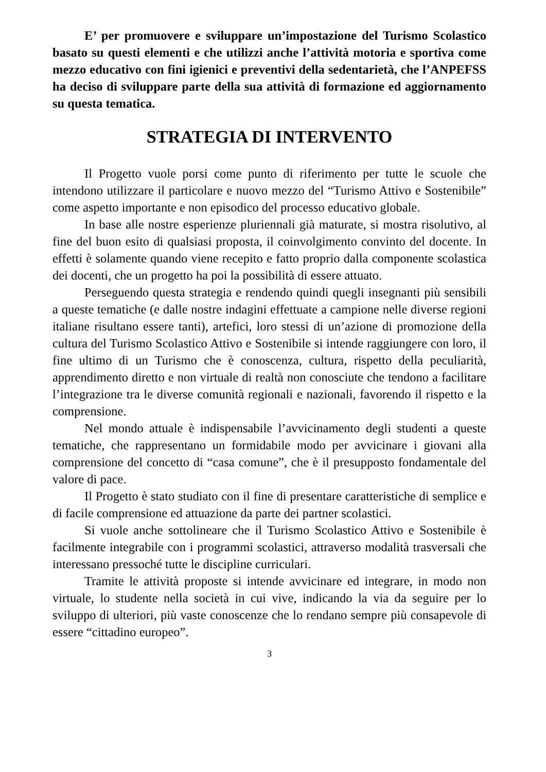E’ per promuovere e sviluppare un’impostazione del Turismo Scolastico basato su questi elementi e che utilizzi anche l’attività motoria e sportiva come mezzo educativo con fini igienici e preventivi della sedentarietà, che l’ANPEFSS ha deciso di sviluppare parte della sua attività di formazione ed aggiornamento su questa tematica.
STRATEGIA DI INTERVENTO
Il Progetto vuole porsi come punto di riferimento per tutte le scuole che intendono utilizzare il particolare e nuovo mezzo del “Turismo Attivo e Sostenibile” come aspetto importante e non episodico del processo educativo globale.
In base alle nostre esperienze pluriennali già maturate, si mostra risolutivo, al fine del buon esito di qualsiasi proposta, il coinvolgimento convinto del docente. In effetti è solamente quando viene recepito e fatto proprio dalla componente scolastica dei docenti, che un progetto ha poi la possibilità di essere attuato.
Perseguendo questa strategia e rendendo quindi quegli insegnanti più sensibili a queste tematiche (e dalle nostre indagini effettuate a campione nelle diverse regioni italiane risultano essere tanti), artefici, loro stessi di un’azione di promozione della cultura del Turismo Scolastico Attivo e Sostenibile si intende raggiungere con loro, il fine ultimo di un Turismo che è conoscenza, cultura, rispetto della peculiarità, apprendimento diretto e non virtuale di realtà non conosciute che tendono a facilitare l’integrazione tra le diverse comunità regionali e nazionali, favorendo il rispetto e la comprensione.
Nel mondo attuale è indispensabile l’avvicinamento degli studenti a queste tematiche, che rappresentano un formidabile modo per avvicinare i giovani alla comprensione del concetto di “casa comune”, che è il presupposto fondamentale del valore di pace.
Il Progetto è stato studiato con il fine di presentare caratteristiche di semplice e di facile comprensione ed attuazione da parte dei partner scolastici.
Si vuole anche sottolineare che il Turismo Scolastico Attivo e Sostenibile è facilmente integrabile con i programmi scolastici, attraverso modalità trasversali che interessano pressoché tutte le discipline curriculari.
Tramite le attività proposte si intende avvicinare ed integrare, in modo non virtuale, lo studente nella società in cui vive, indicando la via da seguire per lo sviluppo di ulteriori, più vaste conoscenze che lo rendano sempre più consapevole di essere “cittadino europeo”.
3